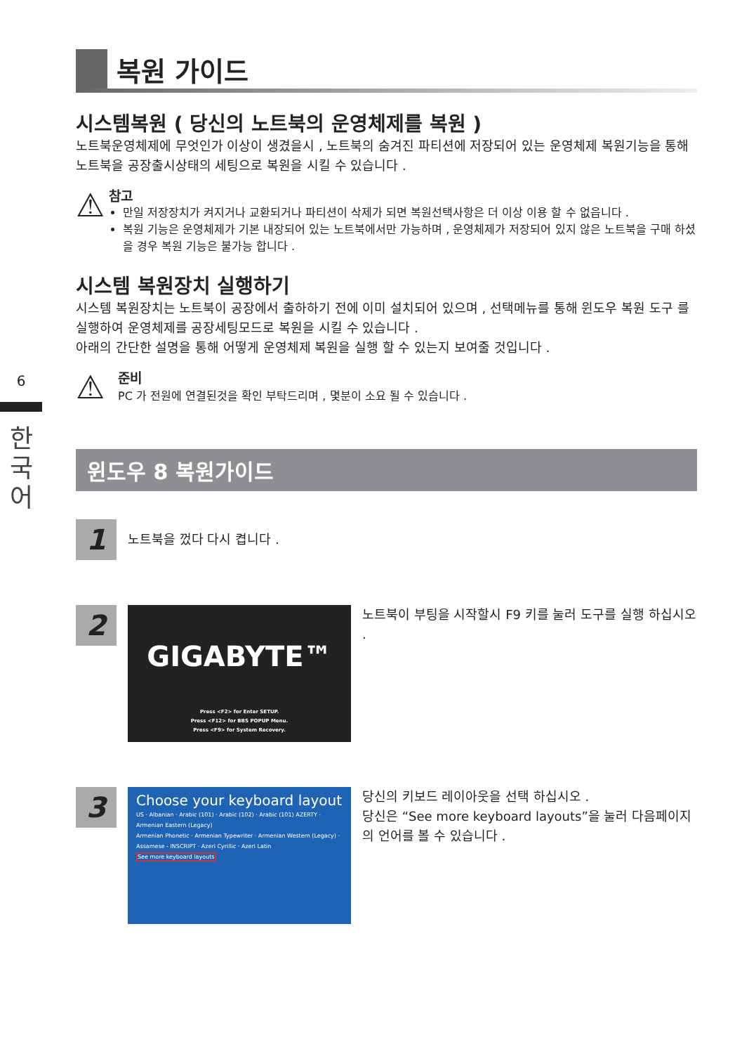6
한
국
어
복원 가이드
시스템복원 ( 당신의 노트북의 운영체제를 복원 )
노트북운영체제에 무엇인가 이상이 생겼을시 , 노트북의 숨겨진 파티션에 저장되어 있는 운영체제 복원기능을 통해 노트북을 공장출시상태의 세팅으로 복원을 시킬 수 있습니다 .
⚠
참고
만일 저장장치가 켜지거나 교환되거나 파티션이 삭제가 되면 복원선택사항은 더 이상 이용 할 수 없읍니다 .
복원 기능은 운영체제가 기본 내장되어 있는 노트북에서만 가능하며 , 운영체제가 저장되어 있지 않은 노트북을 구매 하셨을 경우 복원 기능은 불가능 합니다 .
시스템 복원장치 실행하기
시스템 복원장치는 노트북이 공장에서 출하하기 전에 이미 설치되어 있으며 , 선택메뉴를 통해 윈도우 복원 도구 를 실행하여 운영체제를 공장세팅모드로 복원을 시킬 수 있습니다 .
아래의 간단한 설명을 통해 어떻게 운영체제 복원을 실행 할 수 있는지 보여줄 것입니다 .
⚠
준비
PC 가 전원에 연결된것을 확인 부탁드리며 , 몇분이 소요 될 수 있습니다 .
윈도우 8 복원가이드
1
노트북을 껐다 다시 켭니다 .
2
GIGABYTE™
Press <F2> for Enter SETUP.
Press <F12> for BBS POPUP Menu.
Press <F9> for System Recovery.
노트북이 부팅을 시작할시 F9 키를 눌러 도구를 실행 하십시오 .
3
Choose your keyboard layout
US · Albanian · Arabic (101) · Arabic (102) · Arabic (101) AZERTY · Armenian Eastern (Legacy)
Armenian Phonetic · Armenian Typewriter · Armenian Western (Legacy) · Assamese - INSCRIPT · Azeri Cyrillic · Azeri Latin
See more keyboard layouts
당신의 키보드 레이아웃을 선택 하십시오 .
당신은 “See more keyboard layouts”을 눌러 다음페이지의 언어를 볼 수 있습니다 .